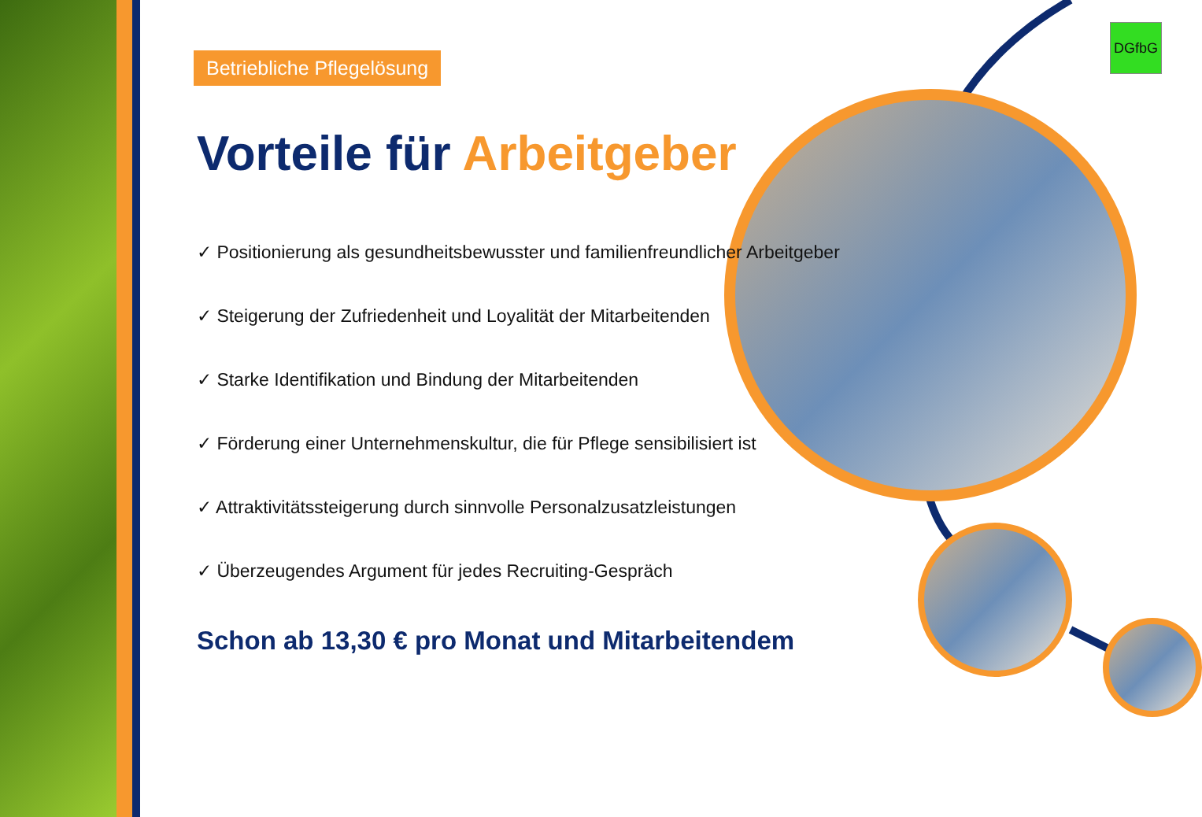DGfbG
Betriebliche Pflegelösung
Vorteile für Arbeitgeber
✓ Positionierung als gesundheitsbewusster und familienfreundlicher Arbeitgeber
✓ Steigerung der Zufriedenheit und Loyalität der Mitarbeitenden
✓ Starke Identifikation und Bindung der Mitarbeitenden
✓ Förderung einer Unternehmenskultur, die für Pflege sensibilisiert ist
✓ Attraktivitätssteigerung durch sinnvolle Personalzusatzleistungen
✓ Überzeugendes Argument für jedes Recruiting-Gespräch
Schon ab 13,30 € pro Monat und Mitarbeitendem